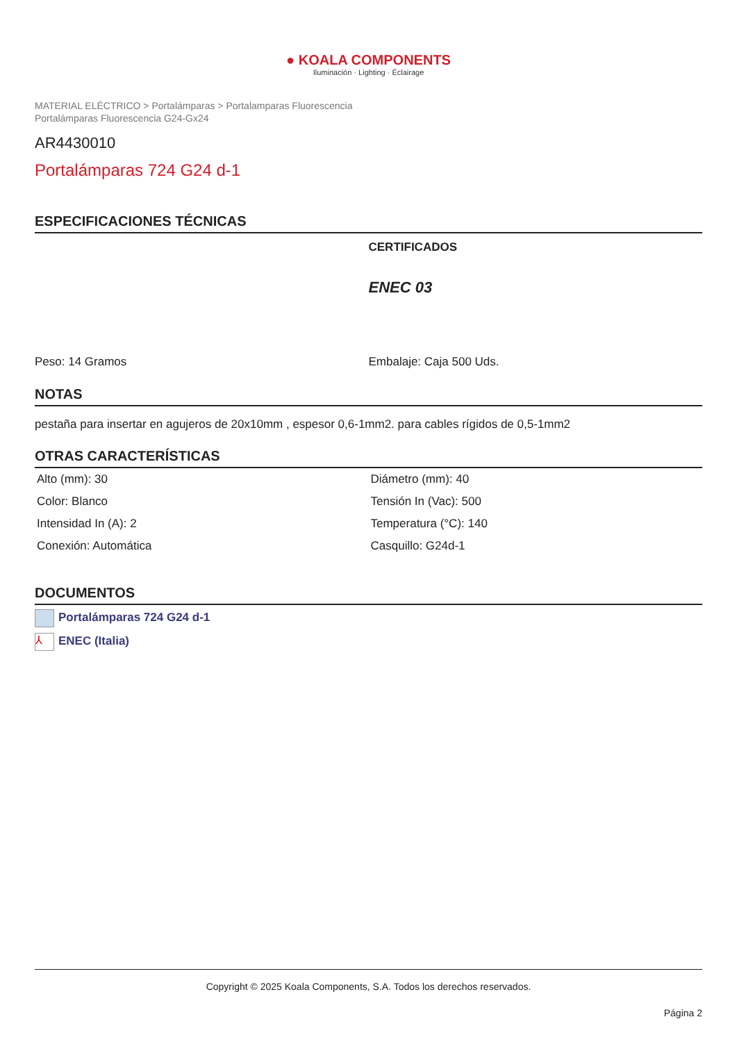● KOALA COMPONENTS
Iluminación · Lighting · Éclairage
MATERIAL ELÉCTRICO > Portalámparas > Portalamparas Fluorescencia
Portalámparas Fluorescencia G24-Gx24
AR4430010
Portalámparas 724 G24 d-1
ESPECIFICACIONES TÉCNICAS
CERTIFICADOS
ENEC 03
Peso: 14 Gramos Embalaje: Caja 500 Uds.
NOTAS
pestaña para insertar en agujeros de 20x10mm , espesor 0,6-1mm2. para cables rígidos de 0,5-1mm2
OTRAS CARACTERÍSTICAS
| Alto (mm): 30 | Diámetro (mm): 40 |
| Color: Blanco | Tensión In (Vac): 500 |
| Intensidad In (A): 2 | Temperatura (°C): 140 |
| Conexión: Automática | Casquillo: G24d-1 |
DOCUMENTOS
Portalámparas 724 G24 d-1
⅄ ENEC (Italia)
Copyright © 2025 Koala Components, S.A. Todos los derechos reservados.
Página 2